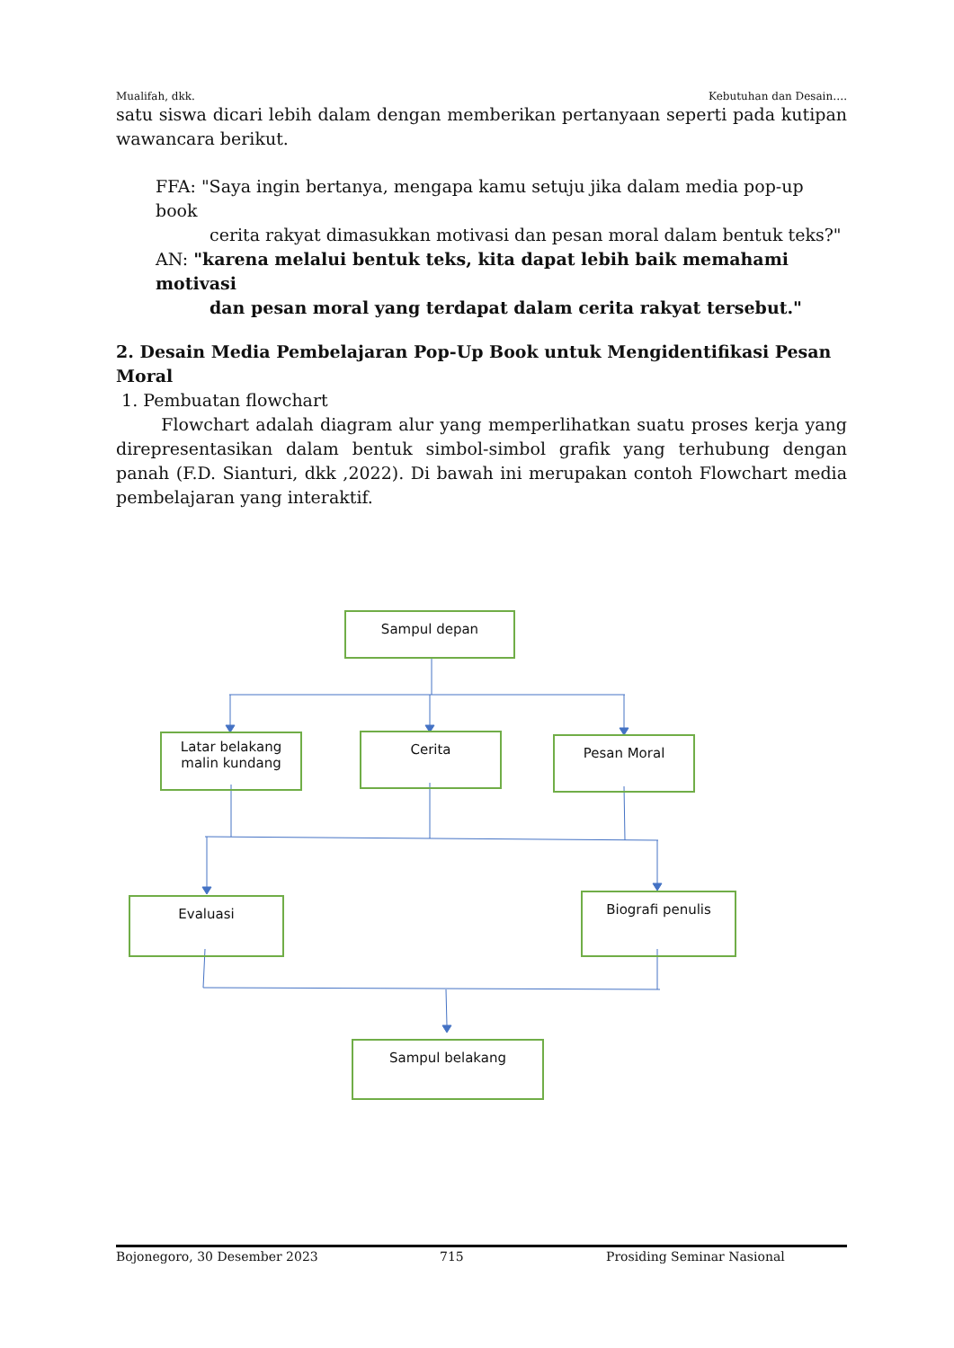Mualifah, dkk. Kebutuhan dan Desain….
satu siswa dicari lebih dalam dengan memberikan pertanyaan seperti pada kutipan wawancara berikut.
FFA: "Saya ingin bertanya, mengapa kamu setuju jika dalam media pop-up book
cerita rakyat dimasukkan motivasi dan pesan moral dalam bentuk teks?"
AN: "karena melalui bentuk teks, kita dapat lebih baik memahami motivasi
dan pesan moral yang terdapat dalam cerita rakyat tersebut."
2. Desain Media Pembelajaran Pop-Up Book untuk Mengidentifikasi Pesan Moral
1. Pembuatan flowchart
Flowchart adalah diagram alur yang memperlihatkan suatu proses kerja yang direpresentasikan dalam bentuk simbol-simbol grafik yang terhubung dengan panah (F.D. Sianturi, dkk ,2022). Di bawah ini merupakan contoh Flowchart media pembelajaran yang interaktif.
Sampul depan
Latar belakang
malin kundang
Cerita Pesan Moral
Evaluasi Biografi penulis
Sampul belakang
Bojonegoro, 30 Desember 2023 715 Prosiding Seminar Nasional